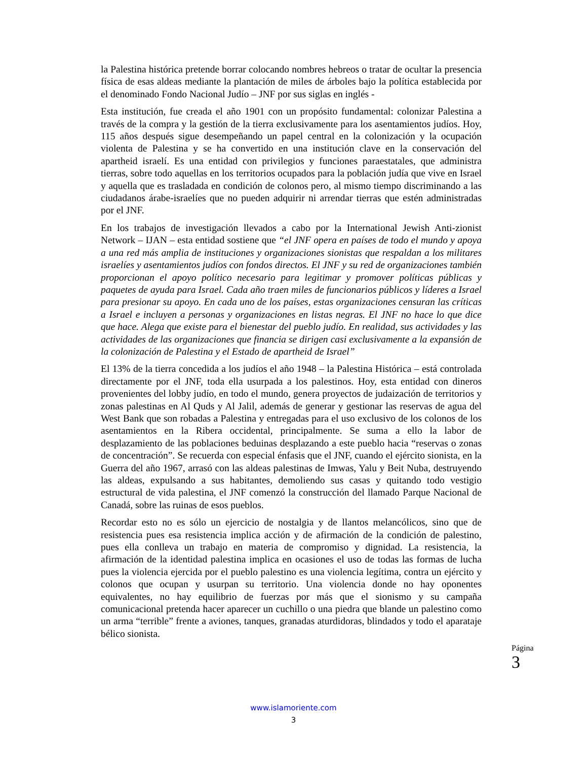la Palestina histórica pretende borrar colocando nombres hebreos o tratar de ocultar la presencia física de esas aldeas mediante la plantación de miles de árboles bajo la política establecida por el denominado Fondo Nacional Judío – JNF por sus siglas en inglés -
Esta institución, fue creada el año 1901 con un propósito fundamental: colonizar Palestina a través de la compra y la gestión de la tierra exclusivamente para los asentamientos judíos. Hoy, 115 años después sigue desempeñando un papel central en la colonización y la ocupación violenta de Palestina y se ha convertido en una institución clave en la conservación del apartheid israelí. Es una entidad con privilegios y funciones paraestatales, que administra tierras, sobre todo aquellas en los territorios ocupados para la población judía que vive en Israel y aquella que es trasladada en condición de colonos pero, al mismo tiempo discriminando a las ciudadanos árabe-israelíes que no pueden adquirir ni arrendar tierras que estén administradas por el JNF.
En los trabajos de investigación llevados a cabo por la International Jewish Anti-zionist Network – IJAN – esta entidad sostiene que “el JNF opera en países de todo el mundo y apoya a una red más amplia de instituciones y organizaciones sionistas que respaldan a los militares israelíes y asentamientos judíos con fondos directos. El JNF y su red de organizaciones también proporcionan el apoyo político necesario para legitimar y promover políticas públicas y paquetes de ayuda para Israel. Cada año traen miles de funcionarios públicos y líderes a Israel para presionar su apoyo. En cada uno de los países, estas organizaciones censuran las críticas a Israel e incluyen a personas y organizaciones en listas negras. El JNF no hace lo que dice que hace. Alega que existe para el bienestar del pueblo judío. En realidad, sus actividades y las actividades de las organizaciones que financia se dirigen casi exclusivamente a la expansión de la colonización de Palestina y el Estado de apartheid de Israel”
El 13% de la tierra concedida a los judíos el año 1948 – la Palestina Histórica – está controlada directamente por el JNF, toda ella usurpada a los palestinos. Hoy, esta entidad con dineros provenientes del lobby judío, en todo el mundo, genera proyectos de judaización de territorios y zonas palestinas en Al Quds y Al Jalil, además de generar y gestionar las reservas de agua del West Bank que son robadas a Palestina y entregadas para el uso exclusivo de los colonos de los asentamientos en la Ribera occidental, principalmente. Se suma a ello la labor de desplazamiento de las poblaciones beduinas desplazando a este pueblo hacia “reservas o zonas de concentración”. Se recuerda con especial énfasis que el JNF, cuando el ejército sionista, en la Guerra del año 1967, arrasó con las aldeas palestinas de Imwas, Yalu y Beit Nuba, destruyendo las aldeas, expulsando a sus habitantes, demoliendo sus casas y quitando todo vestigio estructural de vida palestina, el JNF comenzó la construcción del llamado Parque Nacional de Canadá, sobre las ruinas de esos pueblos.
Recordar esto no es sólo un ejercicio de nostalgia y de llantos melancólicos, sino que de resistencia pues esa resistencia implica acción y de afirmación de la condición de palestino, pues ella conlleva un trabajo en materia de compromiso y dignidad. La resistencia, la afirmación de la identidad palestina implica en ocasiones el uso de todas las formas de lucha pues la violencia ejercida por el pueblo palestino es una violencia legítima, contra un ejército y colonos que ocupan y usurpan su territorio. Una violencia donde no hay oponentes equivalentes, no hay equilibrio de fuerzas por más que el sionismo y su campaña comunicacional pretenda hacer aparecer un cuchillo o una piedra que blande un palestino como un arma “terrible” frente a aviones, tanques, granadas aturdidoras, blindados y todo el aparataje bélico sionista.
Página 3
www.islamoriente.com
3